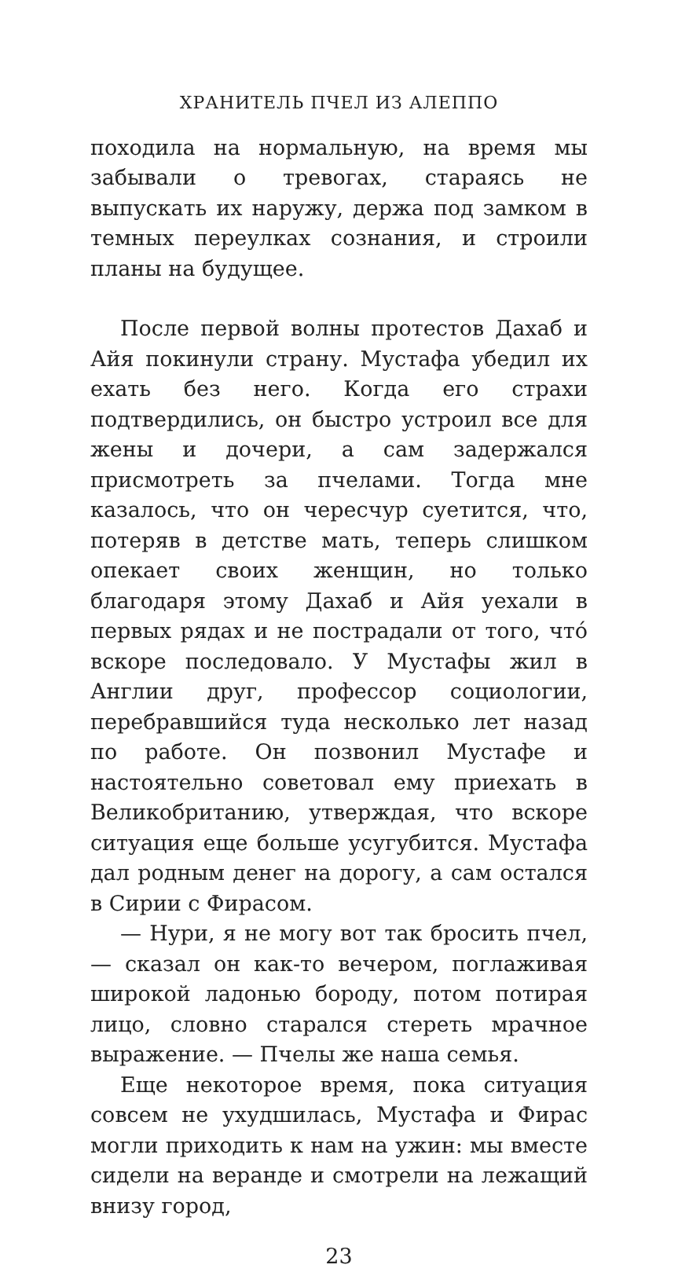ХРАНИТЕЛЬ ПЧЕЛ ИЗ АЛЕППО
походила на нормальную, на время мы забывали о тревогах, стараясь не выпускать их наружу, держа под замком в темных переулках сознания, и строили планы на будущее.
После первой волны протестов Дахаб и Айя покинули страну. Мустафа убедил их ехать без него. Когда его страхи подтвердились, он быстро устроил все для жены и дочери, а сам задержался присмотреть за пчелами. Тогда мне казалось, что он чересчур суетится, что, потеряв в детстве мать, теперь слишком опекает своих женщин, но только благодаря этому Дахаб и Айя уехали в первых рядах и не пострадали от того, что́ вскоре последовало. У Мустафы жил в Англии друг, профессор социологии, перебравшийся туда несколько лет назад по работе. Он позвонил Мустафе и настоятельно советовал ему приехать в Великобританию, утверждая, что вскоре ситуация еще больше усугубится. Мустафа дал родным денег на дорогу, а сам остался в Сирии с Фирасом.
— Нури, я не могу вот так бросить пчел, — сказал он как-то вечером, поглаживая широкой ладонью бороду, потом потирая лицо, словно старался стереть мрачное выражение. — Пчелы же наша семья.
Еще некоторое время, пока ситуация совсем не ухудшилась, Мустафа и Фирас могли приходить к нам на ужин: мы вместе сидели на веранде и смотрели на лежащий внизу город,
23